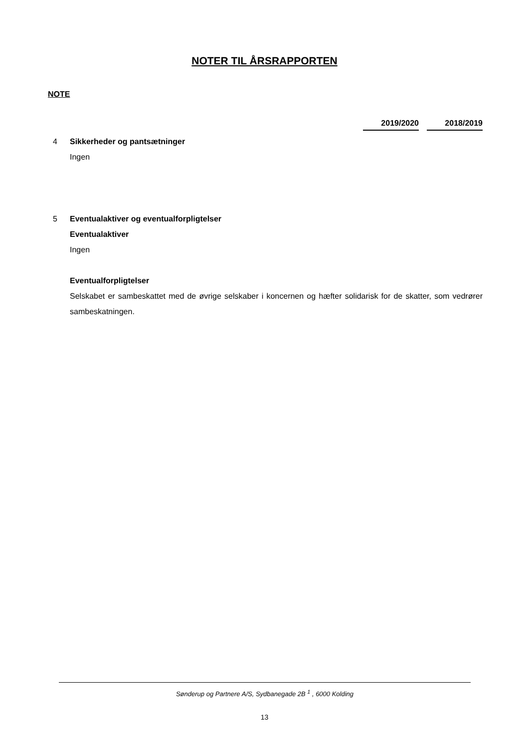NOTER TIL ÅRSRAPPORTEN
NOTE
2019/2020 2018/2019
4 Sikkerheder og pantsætninger
Ingen
5 Eventualaktiver og eventualforpligtelser
Eventualaktiver
Ingen
Eventualforpligtelser
Selskabet er sambeskattet med de øvrige selskaber i koncernen og hæfter solidarisk for de skatter, som vedrører sambeskatningen.
Sønderup og Partnere A/S, Sydbanegade 2B <sup>1</sup> , 6000 Kolding
13